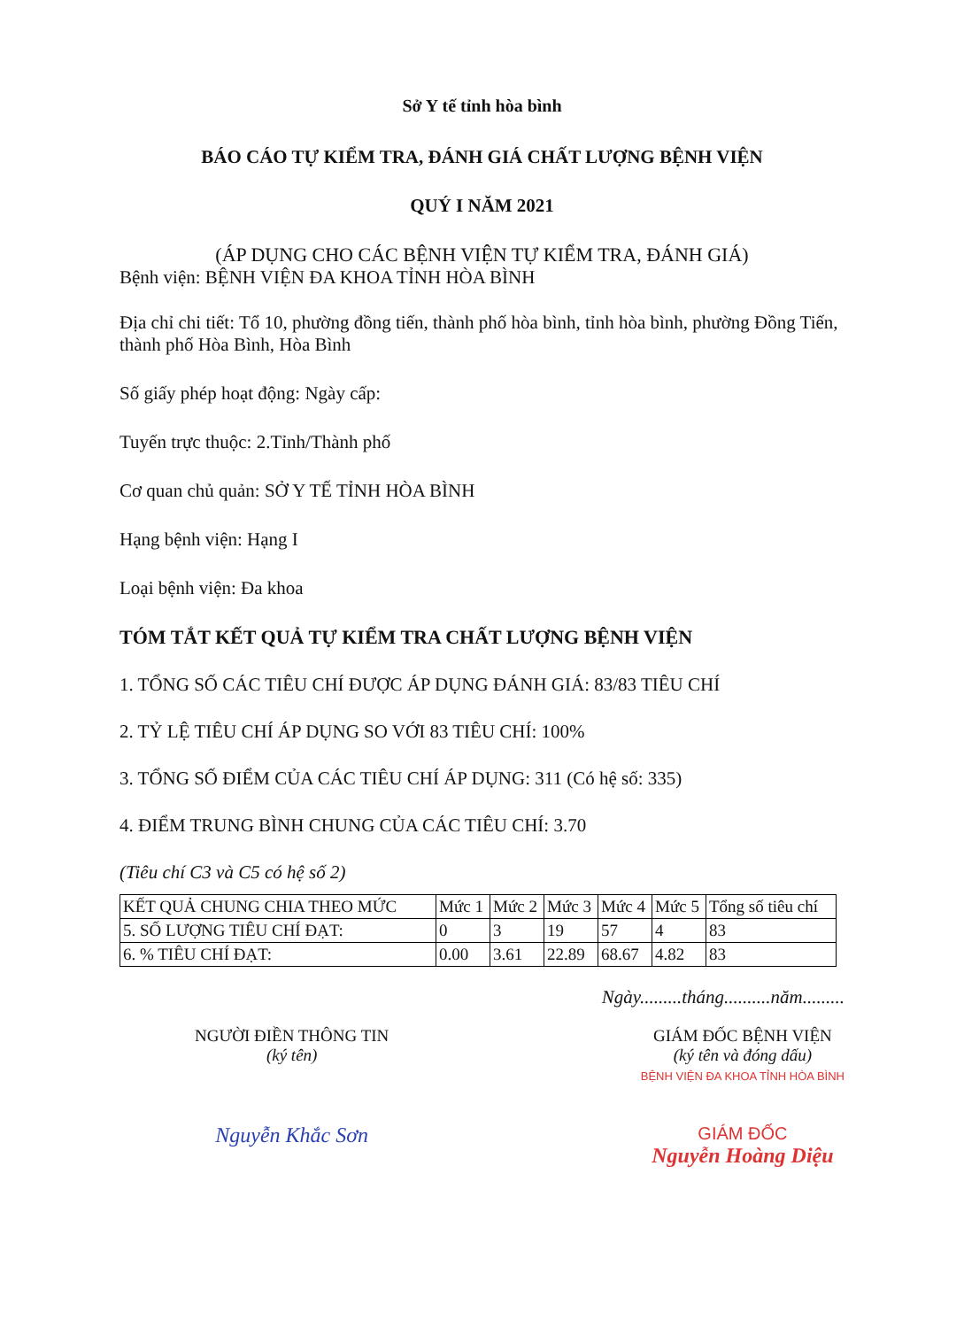Sở Y tế tỉnh hòa bình
BÁO CÁO TỰ KIỂM TRA, ĐÁNH GIÁ CHẤT LƯỢNG BỆNH VIỆN
QUÝ I NĂM 2021
(ÁP DỤNG CHO CÁC BỆNH VIỆN TỰ KIỂM TRA, ĐÁNH GIÁ)
Bệnh viện: BỆNH VIỆN ĐA KHOA TỈNH HÒA BÌNH
Địa chỉ chi tiết: Tổ 10, phường đồng tiến, thành phố hòa bình, tỉnh hòa bình, phường Đồng Tiến, thành phố Hòa Bình, Hòa Bình
Số giấy phép hoạt động: Ngày cấp:
Tuyến trực thuộc: 2.Tỉnh/Thành phố
Cơ quan chủ quản: SỞ Y TẾ TỈNH HÒA BÌNH
Hạng bệnh viện: Hạng I
Loại bệnh viện: Đa khoa
TÓM TẮT KẾT QUẢ TỰ KIỂM TRA CHẤT LƯỢNG BỆNH VIỆN
1. TỔNG SỐ CÁC TIÊU CHÍ ĐƯỢC ÁP DỤNG ĐÁNH GIÁ: 83/83 TIÊU CHÍ
2. TỶ LỆ TIÊU CHÍ ÁP DỤNG SO VỚI 83 TIÊU CHÍ: 100%
3. TỔNG SỐ ĐIỂM CỦA CÁC TIÊU CHÍ ÁP DỤNG: 311 (Có hệ số: 335)
4. ĐIỂM TRUNG BÌNH CHUNG CỦA CÁC TIÊU CHÍ: 3.70
(Tiêu chí C3 và C5 có hệ số 2)
| KẾT QUẢ CHUNG CHIA THEO MỨC | Mức 1 | Mức 2 | Mức 3 | Mức 4 | Mức 5 | Tổng số tiêu chí |
| 5. SỐ LƯỢNG TIÊU CHÍ ĐẠT: | 0 | 3 | 19 | 57 | 4 | 83 |
| 6. % TIÊU CHÍ ĐẠT: | 0.00 | 3.61 | 22.89 | 68.67 | 4.82 | 83 |
Ngày.........tháng..........năm.........
NGƯỜI ĐIỀN THÔNG TIN
(ký tên)
Nguyễn Khắc Sơn
GIÁM ĐỐC BỆNH VIỆN
(ký tên và đóng dấu)
BỆNH VIỆN ĐA KHOA TỈNH HÒA BÌNH
GIÁM ĐỐC
Nguyễn Hoàng Diệu